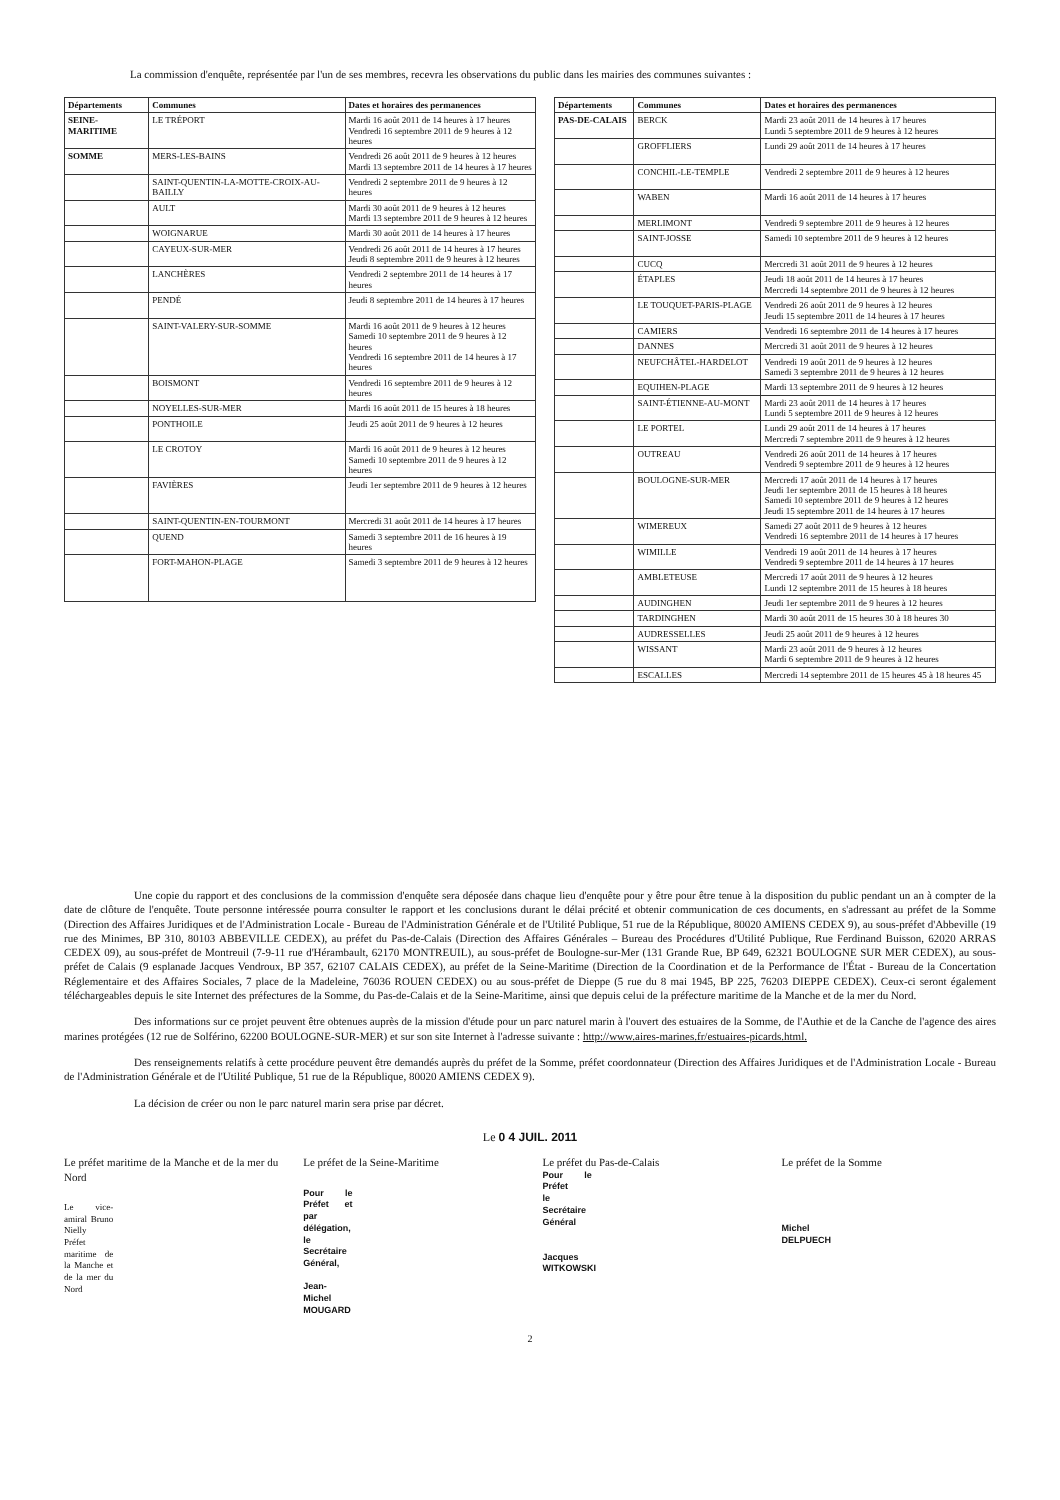La commission d'enquête, représentée par l'un de ses membres, recevra les observations du public dans les mairies des communes suivantes :
| Départements | Communes | Dates et horaires des permanences |
| --- | --- | --- |
| SEINE-MARITIME | LE TRÉPORT | Mardi 16 août 2011 de 14 heures à 17 heures Vendredi 16 septembre 2011 de 9 heures à 12 heures |
| SOMME | MERS-LES-BAINS | Vendredi 26 août 2011 de 9 heures à 12 heures Mardi 13 septembre 2011 de 14 heures à 17 heures |
| | SAINT-QUENTIN-LA-MOTTE-CROIX-AU-BAILLY | Vendredi 2 septembre 2011 de 9 heures à 12 heures |
| | AULT | Mardi 30 août 2011 de 9 heures à 12 heures Mardi 13 septembre 2011 de 9 heures à 12 heures |
| | WOIGNARUE | Mardi 30 août 2011 de 14 heures à 17 heures |
| | CAYEUX-SUR-MER | Vendredi 26 août 2011 de 14 heures à 17 heures Jeudi 8 septembre 2011 de 9 heures à 12 heures |
| | LANCHÈRES | Vendredi 2 septembre 2011 de 14 heures à 17 heures |
| | PENDÉ | Jeudi 8 septembre 2011 de 14 heures à 17 heures |
| | SAINT-VALERY-SUR-SOMME | Mardi 16 août 2011 de 9 heures à 12 heures Samedi 10 septembre 2011 de 9 heures à 12 heures Vendredi 16 septembre 2011 de 14 heures à 17 heures |
| | BOISMONT | Vendredi 16 septembre 2011 de 9 heures à 12 heures |
| | NOYELLES-SUR-MER | Mardi 16 août 2011 de 15 heures à 18 heures |
| | PONTHOILE | Jeudi 25 août 2011 de 9 heures à 12 heures |
| | LE CROTOY | Mardi 16 août 2011 de 9 heures à 12 heures Samedi 10 septembre 2011 de 9 heures à 12 heures |
| | FAVIÈRES | Jeudi 1er septembre 2011 de 9 heures à 12 heures |
| | SAINT-QUENTIN-EN-TOURMONT | Mercredi 31 août 2011 de 14 heures à 17 heures |
| | QUEND | Samedi 3 septembre 2011 de 16 heures à 19 heures |
| | FORT-MAHON-PLAGE | Samedi 3 septembre 2011 de 9 heures à 12 heures |
| Départements | Communes | Dates et horaires des permanences |
| --- | --- | --- |
| PAS-DE-CALAIS | BERCK | Mardi 23 août 2011 de 14 heures à 17 heures Lundi 5 septembre 2011 de 9 heures à 12 heures |
| | GROFFLIERS | Lundi 29 août 2011 de 14 heures à 17 heures |
| | CONCHIL-LE-TEMPLE | Vendredi 2 septembre 2011 de 9 heures à 12 heures |
| | WABEN | Mardi 16 août 2011 de 14 heures à 17 heures |
| | MERLIMONT | Vendredi 9 septembre 2011 de 9 heures à 12 heures |
| | SAINT-JOSSE | Samedi 10 septembre 2011 de 9 heures à 12 heures |
| | CUCQ | Mercredi 31 août 2011 de 9 heures à 12 heures |
| | ÉTAPLES | Jeudi 18 août 2011 de 14 heures à 17 heures Mercredi 14 septembre 2011 de 9 heures à 12 heures |
| | LE TOUQUET-PARIS-PLAGE | Vendredi 26 août 2011 de 9 heures à 12 heures Jeudi 15 septembre 2011 de 14 heures à 17 heures |
| | CAMIERS | Vendredi 16 septembre 2011 de 14 heures à 17 heures |
| | DANNES | Mercredi 31 août 2011 de 9 heures à 12 heures |
| | NEUFCHÂTEL-HARDELOT | Vendredi 19 août 2011 de 9 heures à 12 heures Samedi 3 septembre 2011 de 9 heures à 12 heures |
| | EQUIHEN-PLAGE | Mardi 13 septembre 2011 de 9 heures à 12 heures |
| | SAINT-ÉTIENNE-AU-MONT | Mardi 23 août 2011 de 14 heures à 17 heures Lundi 5 septembre 2011 de 9 heures à 12 heures |
| | LE PORTEL | Lundi 29 août 2011 de 14 heures à 17 heures Mercredi 7 septembre 2011 de 9 heures à 12 heures |
| | OUTREAU | Vendredi 26 août 2011 de 14 heures à 17 heures Vendredi 9 septembre 2011 de 9 heures à 12 heures |
| | BOULOGNE-SUR-MER | Mercredi 17 août 2011 de 14 heures à 17 heures Jeudi 1er septembre 2011 de 15 heures à 18 heures Samedi 10 septembre 2011 de 9 heures à 12 heures Jeudi 15 septembre 2011 de 14 heures à 17 heures |
| | WIMEREUX | Samedi 27 août 2011 de 9 heures à 12 heures Vendredi 16 septembre 2011 de 14 heures à 17 heures |
| | WIMILLE | Vendredi 19 août 2011 de 14 heures à 17 heures Vendredi 9 septembre 2011 de 14 heures à 17 heures |
| | AMBLETEUSE | Mercredi 17 août 2011 de 9 heures à 12 heures Lundi 12 septembre 2011 de 15 heures à 18 heures |
| | AUDINGHEN | Jeudi 1er septembre 2011 de 9 heures à 12 heures |
| | TARDINGHEN | Mardi 30 août 2011 de 15 heures 30 à 18 heures 30 |
| | AUDRESSELLES | Jeudi 25 août 2011 de 9 heures à 12 heures |
| | WISSANT | Mardi 23 août 2011 de 9 heures à 12 heures Mardi 6 septembre 2011 de 9 heures à 12 heures |
| | ESCALLES | Mercredi 14 septembre 2011 de 15 heures 45 à 18 heures 45 |
Une copie du rapport et des conclusions de la commission d'enquête sera déposée dans chaque lieu d'enquête pour y être pour être tenue à la disposition du public pendant un an à compter de la date de clôture de l'enquête. Toute personne intéressée pourra consulter le rapport et les conclusions durant le délai précité et obtenir communication de ces documents, en s'adressant au préfet de la Somme (Direction des Affaires Juridiques et de l'Administration Locale - Bureau de l'Administration Générale et de l'Utilité Publique, 51 rue de la République, 80020 AMIENS CEDEX 9), au sous-préfet d'Abbeville (19 rue des Minimes, BP 310, 80103 ABBEVILLE CEDEX), au préfet du Pas-de-Calais (Direction des Affaires Générales – Bureau des Procédures d'Utilité Publique, Rue Ferdinand Buisson, 62020 ARRAS CEDEX 09), au sous-préfet de Montreuil (7-9-11 rue d'Hérambault, 62170 MONTREUIL), au sous-préfet de Boulogne-sur-Mer (131 Grande Rue, BP 649, 62321 BOULOGNE SUR MER CEDEX), au sous-préfet de Calais (9 esplanade Jacques Vendroux, BP 357, 62107 CALAIS CEDEX), au préfet de la Seine-Maritime (Direction de la Coordination et de la Performance de l'État - Bureau de la Concertation Réglementaire et des Affaires Sociales, 7 place de la Madeleine, 76036 ROUEN CEDEX) ou au sous-préfet de Dieppe (5 rue du 8 mai 1945, BP 225, 76203 DIEPPE CEDEX). Ceux-ci seront également téléchargeables depuis le site Internet des préfectures de la Somme, du Pas-de-Calais et de la Seine-Maritime, ainsi que depuis celui de la préfecture maritime de la Manche et de la mer du Nord.
Des informations sur ce projet peuvent être obtenues auprès de la mission d'étude pour un parc naturel marin à l'ouvert des estuaires de la Somme, de l'Authie et de la Canche de l'agence des aires marines protégées (12 rue de Solférino, 62200 BOULOGNE-SUR-MER) et sur son site Internet à l'adresse suivante : http://www.aires-marines.fr/estuaires-picards.html.
Des renseignements relatifs à cette procédure peuvent être demandés auprès du préfet de la Somme, préfet coordonnateur (Direction des Affaires Juridiques et de l'Administration Locale - Bureau de l'Administration Générale et de l'Utilité Publique, 51 rue de la République, 80020 AMIENS CEDEX 9).
La décision de créer ou non le parc naturel marin sera prise par décret.
Le 0 4 JUIL. 2011
Le préfet maritime de la Manche et de la mer du Nord
Le vice-amiral Bruno Nielly
Préfet maritime de la Manche et de la mer du Nord
Le préfet de la Seine-Maritime
Pour le Préfet et par délégation,
le Secrétaire Général,
Jean-Michel MOUGARD
Le préfet du Pas-de-Calais
Pour le Préfet
le Secrétaire Général
Jacques WITKOWSKI
Le préfet de la Somme
Michel DELPUECH
2